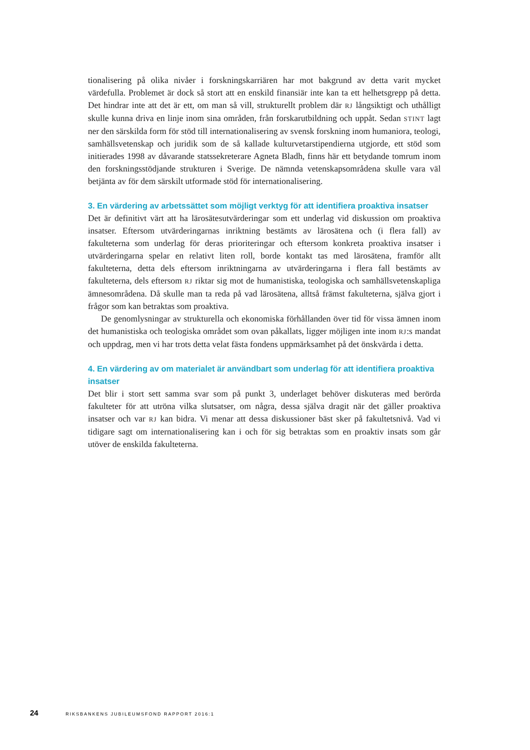tionalisering på olika nivåer i forskningskarriären har mot bakgrund av detta varit mycket värdefulla. Problemet är dock så stort att en enskild finansiär inte kan ta ett helhetsgrepp på detta. Det hindrar inte att det är ett, om man så vill, strukturellt problem där RJ långsiktigt och uthålligt skulle kunna driva en linje inom sina områden, från forskarutbildning och uppåt. Sedan STINT lagt ner den särskilda form för stöd till internationalisering av svensk forskning inom humaniora, teologi, samhällsvetenskap och juridik som de så kallade kulturvetarstipendierna utgjorde, ett stöd som initierades 1998 av dåvarande statssekreterare Agneta Bladh, finns här ett betydande tomrum inom den forskningsstödjande strukturen i Sverige. De nämnda vetenskapsområdena skulle vara väl betjänta av för dem särskilt utformade stöd för internationalisering.
3. En värdering av arbetssättet som möjligt verktyg för att identifiera proaktiva insatser
Det är definitivt värt att ha lärosätesutvärderingar som ett underlag vid diskussion om proaktiva insatser. Eftersom utvärderingarnas inriktning bestämts av lärosätena och (i flera fall) av fakulteterna som underlag för deras prioriteringar och eftersom konkreta proaktiva insatser i utvärderingarna spelar en relativt liten roll, borde kontakt tas med lärosätena, framför allt fakulteterna, detta dels eftersom inriktningarna av utvärderingarna i flera fall bestämts av fakulteterna, dels eftersom RJ riktar sig mot de humanistiska, teologiska och samhällsvetenskapliga ämnesområdena. Då skulle man ta reda på vad lärosätena, alltså främst fakulteterna, själva gjort i frågor som kan betraktas som proaktiva.
De genomlysningar av strukturella och ekonomiska förhållanden över tid för vissa ämnen inom det humanistiska och teologiska området som ovan påkallats, ligger möjligen inte inom RJ:s mandat och uppdrag, men vi har trots detta velat fästa fondens uppmärksamhet på det önskvärda i detta.
4. En värdering av om materialet är användbart som underlag för att identifiera proaktiva insatser
Det blir i stort sett samma svar som på punkt 3, underlaget behöver diskuteras med berörda fakulteter för att utröna vilka slutsatser, om några, dessa själva dragit när det gäller proaktiva insatser och var RJ kan bidra. Vi menar att dessa diskussioner bäst sker på fakultetsnivå. Vad vi tidigare sagt om internationalisering kan i och för sig betraktas som en proaktiv insats som går utöver de enskilda fakulteterna.
24 RIKSBANKENS JUBILEUMSFOND RAPPORT 2016:1